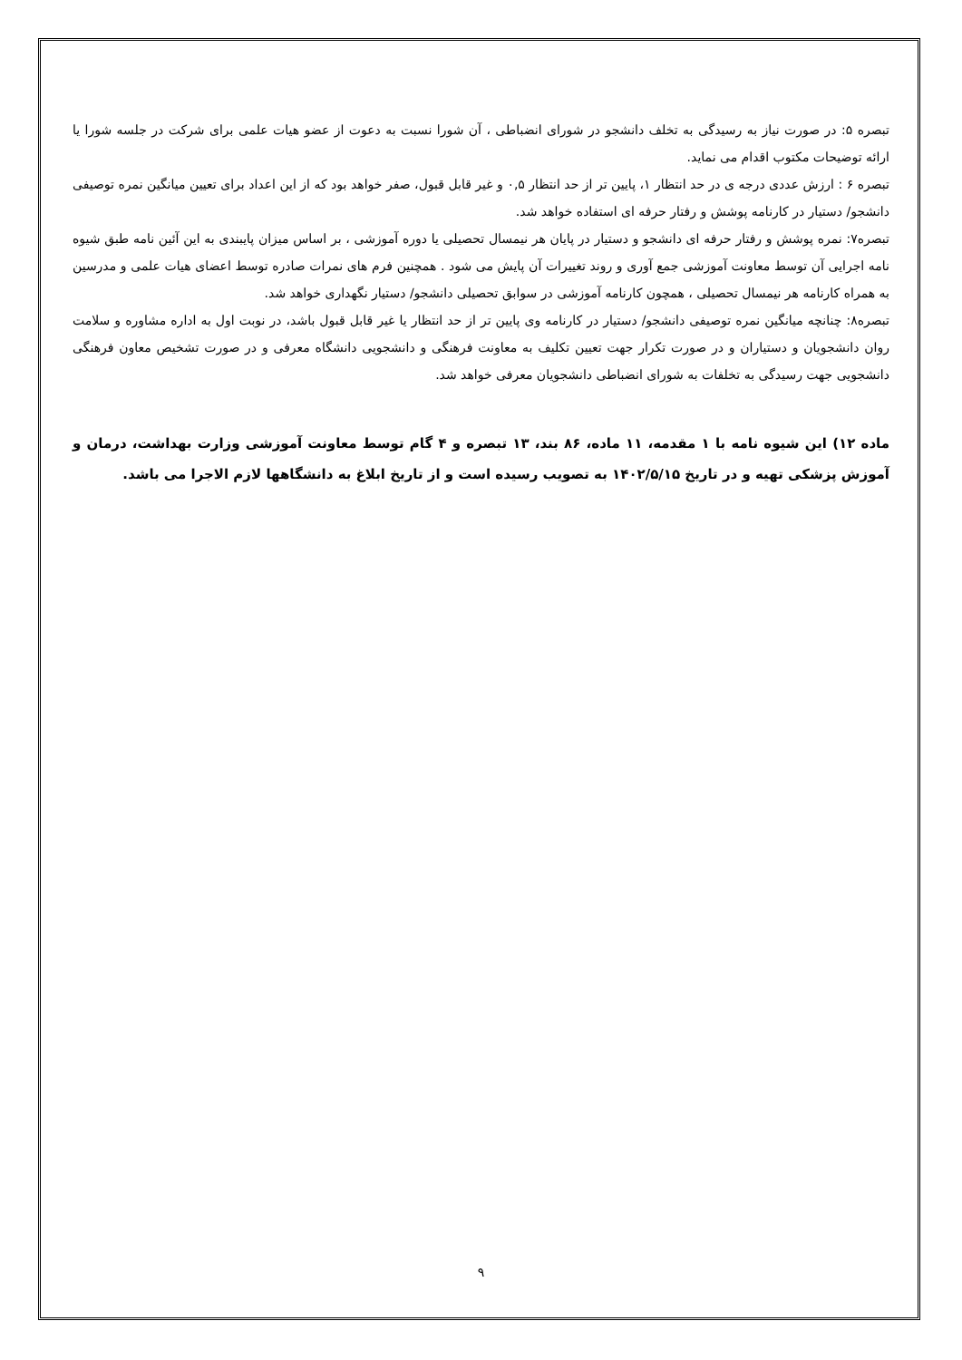تبصره ۵: در صورت نیاز به رسیدگی به تخلف دانشجو در شورای انضباطی ، آن شورا نسبت به دعوت از عضو هیات علمی برای شرکت در جلسه شورا یا ارائه توضیحات مکتوب اقدام می نماید.
تبصره ۶ : ارزش عددی درجه ی در حد انتظار ۱، پایین تر از حد انتظار ۰,۵ و غیر قابل قبول، صفر خواهد بود که از این اعداد برای تعیین میانگین نمره توصیفی دانشجو/ دستیار در کارنامه پوشش و رفتار حرفه ای استفاده خواهد شد.
تبصره۷: نمره پوشش و رفتار حرفه ای دانشجو و دستیار در پایان هر نیمسال تحصیلی یا دوره آموزشی ، بر اساس میزان پایبندی به این آئین نامه طبق شیوه نامه اجرایی آن توسط معاونت آموزشی جمع آوری و روند تغییرات آن پایش می شود . همچنین فرم های نمرات صادره توسط اعضای هیات علمی و مدرسین به همراه کارنامه هر نیمسال تحصیلی ، همچون کارنامه آموزشی در سوابق تحصیلی دانشجو/ دستیار نگهداری خواهد شد.
تبصره۸: چنانچه میانگین نمره توصیفی دانشجو/ دستیار در کارنامه وی پایین تر از حد انتظار یا غیر قابل قبول باشد، در نوبت اول به اداره مشاوره و سلامت روان دانشجویان و دستیاران و در صورت تکرار جهت تعیین تکلیف به معاونت فرهنگی و دانشجویی دانشگاه معرفی و در صورت تشخیص معاون فرهنگی دانشجویی جهت رسیدگی به تخلفات به شورای انضباطی دانشجویان معرفی خواهد شد.
ماده ۱۲) این شیوه نامه با ۱ مقدمه، ۱۱ ماده، ۸۶ بند، ۱۳ تبصره و ۴ گام توسط معاونت آموزشی وزارت بهداشت، درمان و آموزش پزشکی تهیه و در تاریخ ۱۴۰۲/۵/۱۵ به تصویب رسیده است و از تاریخ ابلاغ به دانشگاهها لازم الاجرا می باشد.
۹